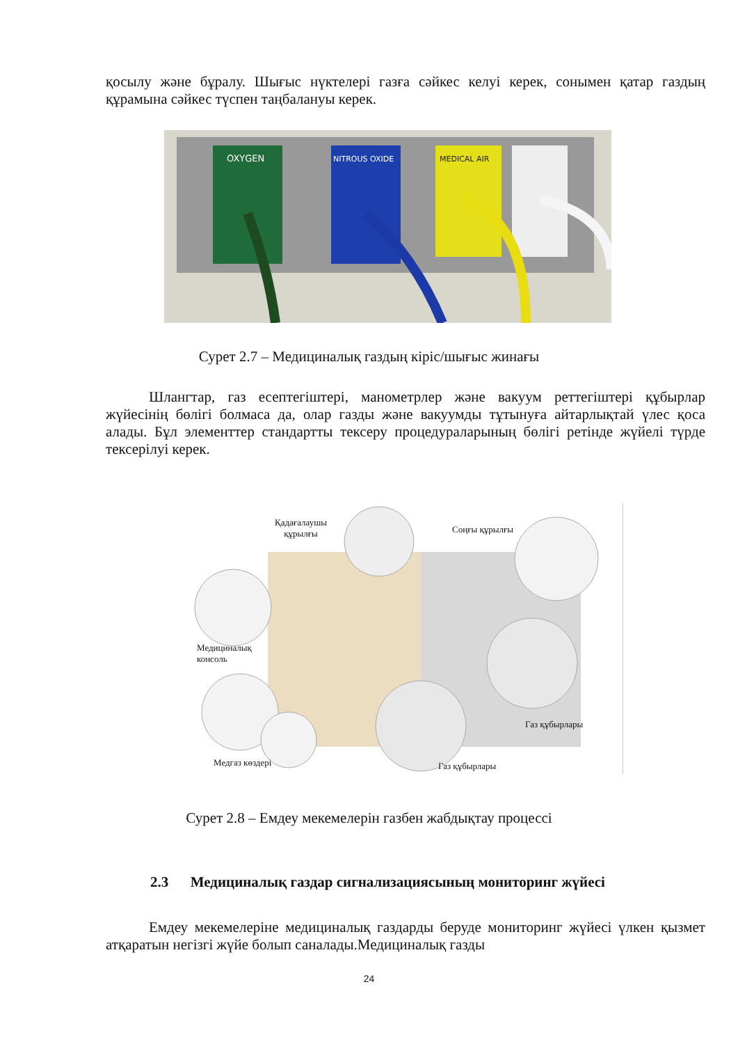қосылу және бұралу. Шығыс нүктелері газға сәйкес келуі керек, сонымен қатар газдың құрамына сәйкес түспен таңбалануы керек.
OXYGEN
NITROUS OXIDE
MEDICAL AIR
Сурет 2.7 – Медициналық газдың кіріс/шығыс жинағы
Шлангтар, газ есептегіштері, манометрлер және вакуум реттегіштері құбырлар жүйесінің бөлігі болмаса да, олар газды және вакуумды тұтынуға айтарлықтай үлес қоса алады. Бұл элементтер стандартты тексеру процедураларының бөлігі ретінде жүйелі түрде тексерілуі керек.
Қадағалаушы
құрылғы Соңғы құрылғы
Медициналық
консоль
Газ құбырлары
Медгаз көздері Газ құбырлары
Сурет 2.8 – Емдеу мекемелерін газбен жабдықтау процессі
2.3 Медициналық газдар сигнализациясының мониторинг жүйесі
Емдеу мекемелеріне медициналық газдарды беруде мониторинг жүйесі үлкен қызмет атқаратын негізгі жүйе болып саналады.Медициналық газды
24